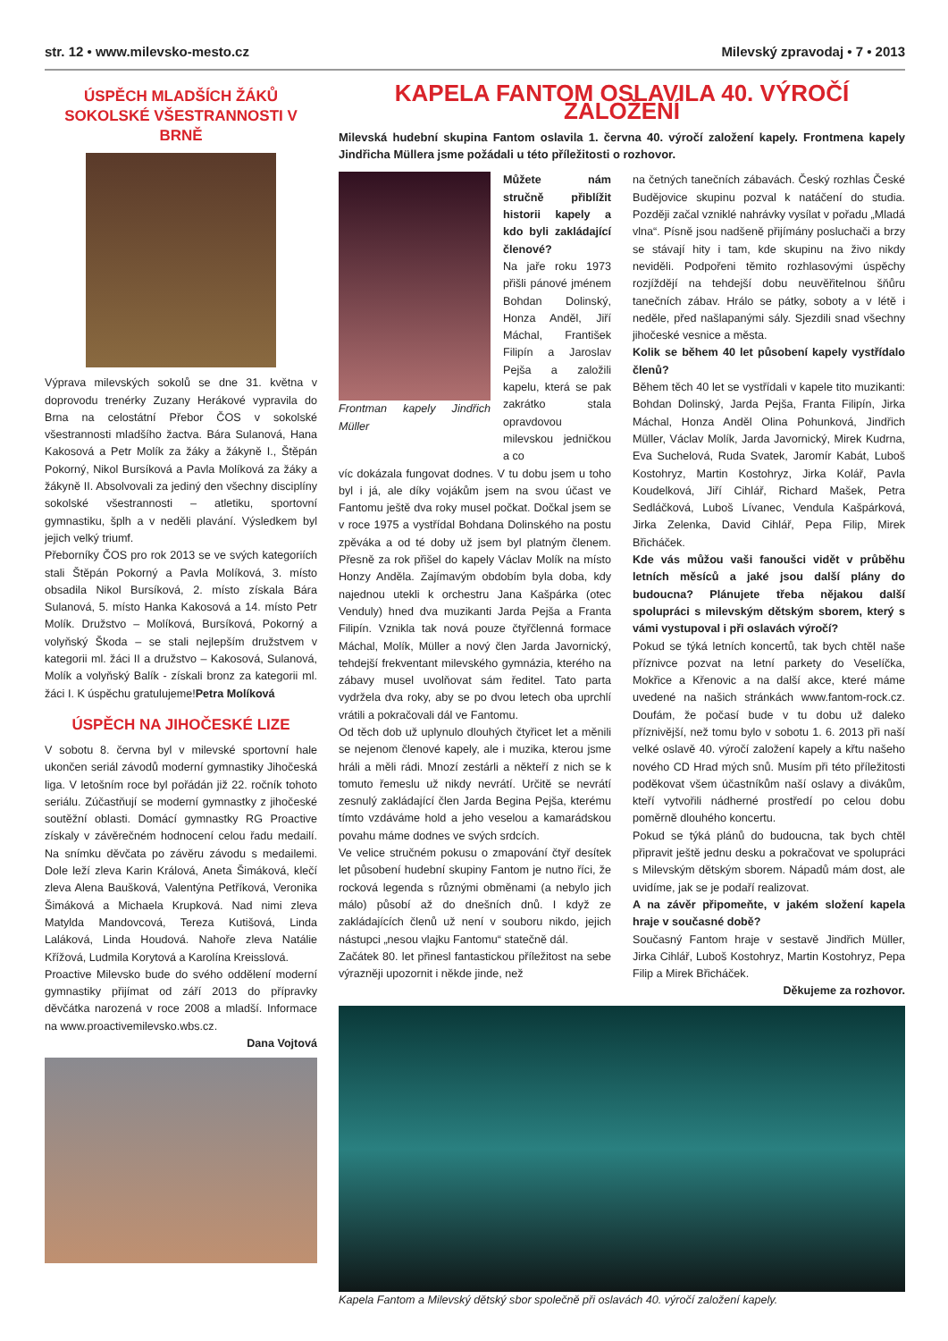str. 12 • www.milevsko-mesto.cz Milevský zpravodaj • 7 • 2013
ÚSPĚCH MLADŠÍCH ŽÁKŮ SOKOLSKÉ VŠESTRANNOSTI V BRNĚ
Výprava milevských sokolů se dne 31. května v doprovodu trenérky Zuzany Herákové vypravila do Brna na celostátní Přebor ČOS v sokolské všestrannosti mladšího žactva. Bára Sulanová, Hana Kakosová a Petr Molík za žáky a žákyně I., Štěpán Pokorný, Nikol Bursíková a Pavla Molíková za žáky a žákyně II. Absolvovali za jediný den všechny disciplíny sokolské všestrannosti – atletiku, sportovní gymnastiku, šplh a v neděli plavání. Výsledkem byl jejich velký triumf.
Přeborníky ČOS pro rok 2013 se ve svých kategoriích stali Štěpán Pokorný a Pavla Molíková, 3. místo obsadila Nikol Bursíková, 2. místo získala Bára Sulanová, 5. místo Hanka Kakosová a 14. místo Petr Molík. Družstvo – Molíková, Bursíková, Pokorný a volyňský Škoda – se stali nejlepším družstvem v kategorii ml. žáci II a družstvo – Kakosová, Sulanová, Molík a volyňský Balík - získali bronz za kategorii ml. žáci I. K úspěchu gratulujeme!Petra Molíková
ÚSPĚCH NA JIHOČESKÉ LIZE
V sobotu 8. června byl v milevské sportovní hale ukončen seriál závodů moderní gymnastiky Jihočeská liga. V letošním roce byl pořádán již 22. ročník tohoto seriálu. Zúčastňují se moderní gymnastky z jihočeské soutěžní oblasti. Domácí gymnastky RG Proactive získaly v závěrečném hodnocení celou řadu medailí. Na snímku děvčata po závěru závodu s medailemi. Dole leží zleva Karin Králová, Aneta Šimáková, klečí zleva Alena Baušková, Valentýna Petříková, Veronika Šimáková a Michaela Krupková. Nad nimi zleva Matylda Mandovcová, Tereza Kutišová, Linda Laláková, Linda Houdová. Nahoře zleva Natálie Křížová, Ludmila Korytová a Karolína Kreisslová.
Proactive Milevsko bude do svého oddělení moderní gymnastiky přijímat od září 2013 do přípravky děvčátka narozená v roce 2008 a mladší. Informace na www.proactivemilevsko.wbs.cz.
Dana Vojtová
KAPELA FANTOM OSLAVILA 40. VÝROČÍ ZALOŽENÍ
Milevská hudební skupina Fantom oslavila 1. června 40. výročí založení kapely. Frontmena kapely Jindřicha Müllera jsme požádali u této příležitosti o rozhovor.
Frontman kapely Jindřich Müller
Můžete nám stručně přiblížit historii kapely a kdo byli zakládající členové?
Na jaře roku 1973 přišli pánové jménem Bohdan Dolinský, Honza Anděl, Jiří Máchal, František Filipín a Jaroslav Pejša a založili kapelu, která se pak zakrátko stala opravdovou milevskou jedničkou a co
víc dokázala fungovat dodnes. V tu dobu jsem u toho byl i já, ale díky vojákům jsem na svou účast ve Fantomu ještě dva roky musel počkat. Dočkal jsem se v roce 1975 a vystřídal Bohdana Dolinského na postu zpěváka a od té doby už jsem byl platným členem. Přesně za rok přišel do kapely Václav Molík na místo Honzy Anděla. Zajímavým obdobím byla doba, kdy najednou utekli k orchestru Jana Kašpárka (otec Venduly) hned dva muzikanti Jarda Pejša a Franta Filipín. Vznikla tak nová pouze čtyřčlenná formace Máchal, Molík, Müller a nový člen Jarda Javornický, tehdejší frekventant milevského gymnázia, kterého na zábavy musel uvolňovat sám ředitel. Tato parta vydržela dva roky, aby se po dvou letech oba uprchlí vrátili a pokračovali dál ve Fantomu.
Od těch dob už uplynulo dlouhých čtyřicet let a měnili se nejenom členové kapely, ale i muzika, kterou jsme hráli a měli rádi. Mnozí zestárli a někteří z nich se k tomuto řemeslu už nikdy nevrátí. Určitě se nevrátí zesnulý zakládající člen Jarda Begina Pejša, kterému tímto vzdáváme hold a jeho veselou a kamarádskou povahu máme dodnes ve svých srdcích.
Ve velice stručném pokusu o zmapování čtyř desítek let působení hudební skupiny Fantom je nutno říci, že rocková legenda s různými obměnami (a nebylo jich málo) působí až do dnešních dnů. I když ze zakládajících členů už není v souboru nikdo, jejich nástupci „nesou vlajku Fantomu“ statečně dál.
Začátek 80. let přinesl fantastickou příležitost na sebe výrazněji upozornit i někde jinde, než
na četných tanečních zábavách. Český rozhlas České Budějovice skupinu pozval k natáčení do studia. Později začal vzniklé nahrávky vysílat v pořadu „Mladá vlna“. Písně jsou nadšeně přijímány posluchači a brzy se stávají hity i tam, kde skupinu na živo nikdy neviděli. Podpořeni těmito rozhlasovými úspěchy rozjíždějí na tehdejší dobu neuvěřitelnou šňůru tanečních zábav. Hrálo se pátky, soboty a v létě i neděle, před našlapanými sály. Sjezdili snad všechny jihočeské vesnice a města.
Kolik se během 40 let působení kapely vystřídalo členů?
Během těch 40 let se vystřídali v kapele tito muzikanti: Bohdan Dolinský, Jarda Pejša, Franta Filipín, Jirka Máchal, Honza Anděl Olina Pohunková, Jindřich Müller, Václav Molík, Jarda Javornický, Mirek Kudrna, Eva Suchelová, Ruda Svatek, Jaromír Kabát, Luboš Kostohryz, Martin Kostohryz, Jirka Kolář, Pavla Koudelková, Jiří Cihlář, Richard Mašek, Petra Sedláčková, Luboš Lívanec, Vendula Kašpárková, Jirka Zelenka, David Cihlář, Pepa Filip, Mirek Břicháček.
Kde vás můžou vaši fanoušci vidět v průběhu letních měsíců a jaké jsou další plány do budoucna? Plánujete třeba nějakou další spolupráci s milevským dětským sborem, který s vámi vystupoval i při oslavách výročí?
Pokud se týká letních koncertů, tak bych chtěl naše příznivce pozvat na letní parkety do Veselíčka, Mokřice a Křenovic a na další akce, které máme uvedené na našich stránkách www.fantom-rock.cz. Doufám, že počasí bude v tu dobu už daleko příznivější, než tomu bylo v sobotu 1. 6. 2013 při naší velké oslavě 40. výročí založení kapely a křtu našeho nového CD Hrad mých snů. Musím při této příležitosti poděkovat všem účastníkům naší oslavy a divákům, kteří vytvořili nádherné prostředí po celou dobu poměrně dlouhého koncertu.
Pokud se týká plánů do budoucna, tak bych chtěl připravit ještě jednu desku a pokračovat ve spolupráci s Milevským dětským sborem. Nápadů mám dost, ale uvidíme, jak se je podaří realizovat.
A na závěr připomeňte, v jakém složení kapela hraje v současné době?
Současný Fantom hraje v sestavě Jindřich Müller, Jirka Cihlář, Luboš Kostohryz, Martin Kostohryz, Pepa Filip a Mirek Břicháček.
Děkujeme za rozhovor.
Kapela Fantom a Milevský dětský sbor společně při oslavách 40. výročí založení kapely.